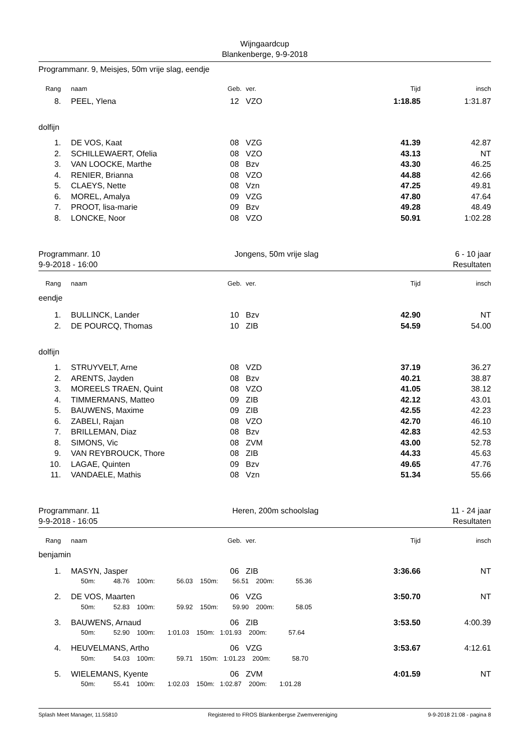Wijngaardcup
Blankenberge, 9-9-2018
Programmanr. 9, Meisjes, 50m vrije slag, eendje
| Rang | | naam | Geb. | ver. | Tijd | insch |
| --- | --- | --- | --- | --- | --- | --- |
| 8. | | PEEL, Ylena | 12 | VZO | 1:18.85 | 1:31.87 |
| dolfijn | | | | | | |
| 1. | | DE VOS, Kaat | 08 | VZG | 41.39 | 42.87 |
| 2. | | SCHILLEWAERT, Ofelia | 08 | VZO | 43.13 | NT |
| 3. | | VAN LOOCKE, Marthe | 08 | Bzv | 43.30 | 46.25 |
| 4. | | RENIER, Brianna | 08 | VZO | 44.88 | 42.66 |
| 5. | | CLAEYS, Nette | 08 | Vzn | 47.25 | 49.81 |
| 6. | | MOREL, Amalya | 09 | VZG | 47.80 | 47.64 |
| 7. | | PROOT, lisa-marie | 09 | Bzv | 49.28 | 48.49 |
| 8. | | LONCKE, Noor | 08 | VZO | 50.91 | 1:02.28 |
Programmanr. 10
9-9-2018 - 16:00 Jongens, 50m vrije slag 6 - 10 jaar
Resultaten
| Rang | | naam | Geb. | ver. | Tijd | insch |
| --- | --- | --- | --- | --- | --- | --- |
| eendje | | | | | | |
| 1. | | BULLINCK, Lander | 10 | Bzv | 42.90 | NT |
| 2. | | DE POURCQ, Thomas | 10 | ZIB | 54.59 | 54.00 |
| dolfijn | | | | | | |
| 1. | | STRUYVELT, Arne | 08 | VZD | 37.19 | 36.27 |
| 2. | | ARENTS, Jayden | 08 | Bzv | 40.21 | 38.87 |
| 3. | | MOREELS TRAEN, Quint | 08 | VZO | 41.05 | 38.12 |
| 4. | | TIMMERMANS, Matteo | 09 | ZIB | 42.12 | 43.01 |
| 5. | | BAUWENS, Maxime | 09 | ZIB | 42.55 | 42.23 |
| 6. | | ZABELI, Rajan | 08 | VZO | 42.70 | 46.10 |
| 7. | | BRILLEMAN, Diaz | 08 | Bzv | 42.83 | 42.53 |
| 8. | | SIMONS, Vic | 08 | ZVM | 43.00 | 52.78 |
| 9. | | VAN REYBROUCK, Thore | 08 | ZIB | 44.33 | 45.63 |
| 10. | | LAGAE, Quinten | 09 | Bzv | 49.65 | 47.76 |
| 11. | | VANDAELE, Mathis | 08 | Vzn | 51.34 | 55.66 |
Programmanr. 11
9-9-2018 - 16:05 Heren, 200m schoolslag 11 - 24 jaar
Resultaten
| Rang | | naam | Geb. | ver. | Tijd | insch |
| --- | --- | --- | --- | --- | --- | --- |
| benjamin | | | | | | |
| 1. | | MASYN, Jasper | 06 | ZIB | 3:36.66 | NT |
| | | 50m: 48.76 100m: 56.03 150m: 56.51 200m: 55.36 | | | | |
| 2. | | DE VOS, Maarten | 06 | VZG | 3:50.70 | NT |
| | | 50m: 52.83 100m: 59.92 150m: 59.90 200m: 58.05 | | | | |
| 3. | | BAUWENS, Arnaud | 06 | ZIB | 3:53.50 | 4:00.39 |
| | | 50m: 52.90 100m: 1:01.03 150m: 1:01.93 200m: 57.64 | | | | |
| 4. | | HEUVELMANS, Artho | 06 | VZG | 3:53.67 | 4:12.61 |
| | | 50m: 54.03 100m: 59.71 150m: 1:01.23 200m: 58.70 | | | | |
| 5. | | WIELEMANS, Kyente | 06 | ZVM | 4:01.59 | NT |
| | | 50m: 55.41 100m: 1:02.03 150m: 1:02.87 200m: 1:01.28 | | | | |
Splash Meet Manager, 11.55810 Registered to FROS Blankenbergse Zwemvereniging 9-9-2018 21:08 - pagina 8